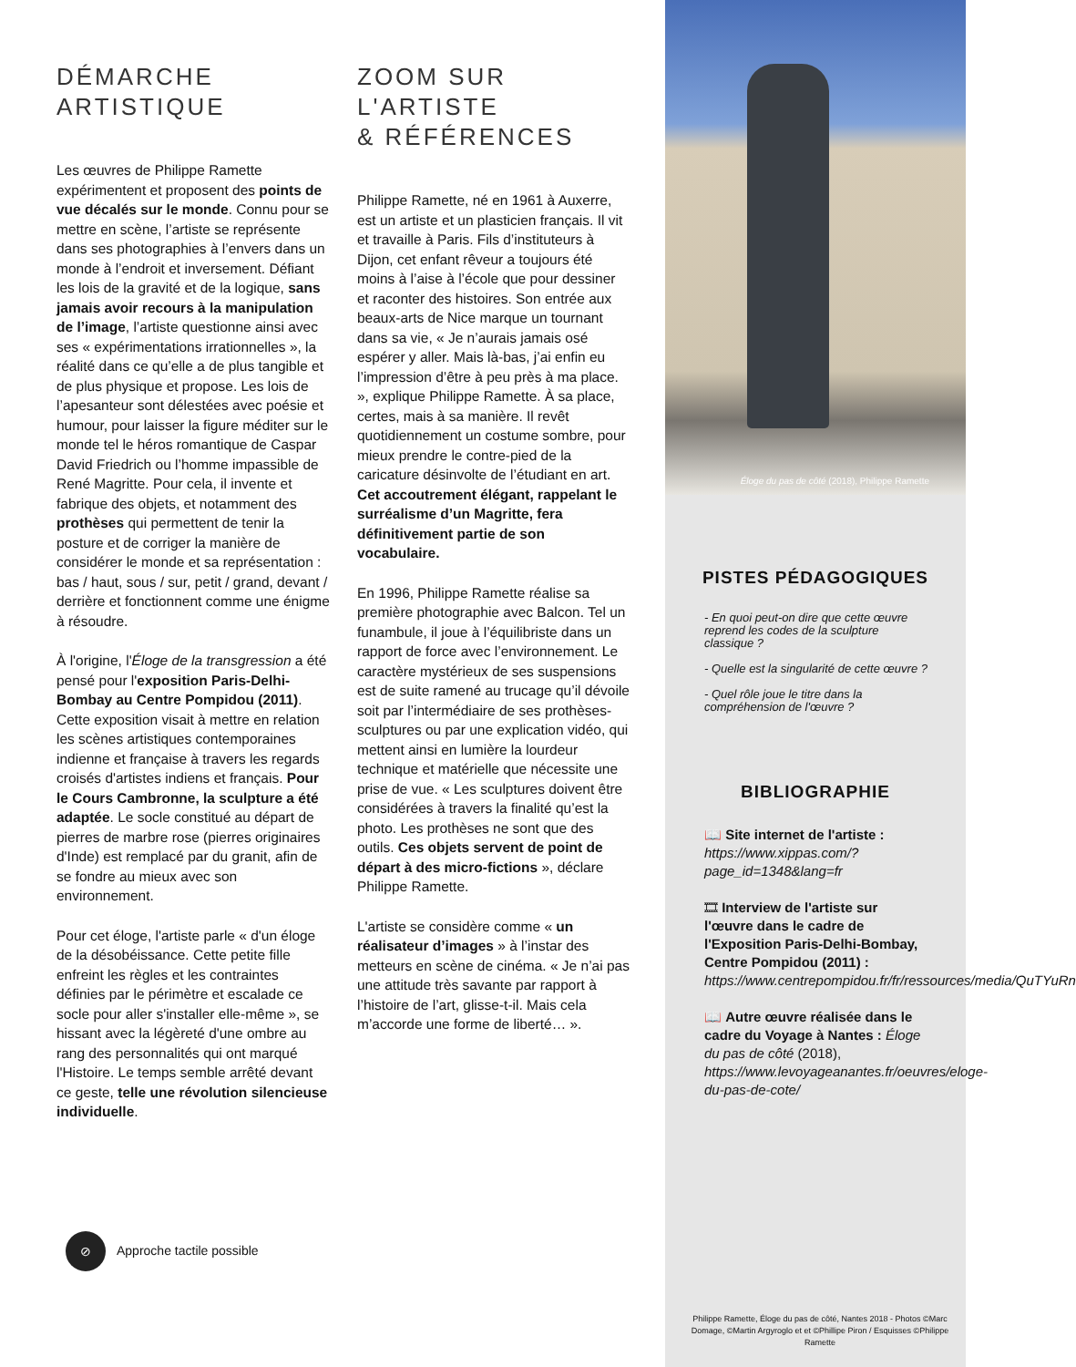DÉMARCHE
ARTISTIQUE
Les œuvres de Philippe Ramette expérimentent et proposent des points de vue décalés sur le monde. Connu pour se mettre en scène, l’artiste se représente dans ses photographies à l’envers dans un monde à l’endroit et inversement. Défiant les lois de la gravité et de la logique, sans jamais avoir recours à la manipulation de l’image, l’artiste questionne ainsi avec ses « expérimentations irrationnelles », la réalité dans ce qu’elle a de plus tangible et de plus physique et propose. Les lois de l’apesanteur sont délestées avec poésie et humour, pour laisser la figure méditer sur le monde tel le héros romantique de Caspar David Friedrich ou l’homme impassible de René Magritte. Pour cela, il invente et fabrique des objets, et notamment des prothèses qui permettent de tenir la posture et de corriger la manière de considérer le monde et sa représentation : bas / haut, sous / sur, petit / grand, devant / derrière et fonctionnent comme une énigme à résoudre.
À l'origine, l'Éloge de la transgression a été pensé pour l'exposition Paris-Delhi-Bombay au Centre Pompidou (2011). Cette exposition visait à mettre en relation les scènes artistiques contemporaines indienne et française à travers les regards croisés d'artistes indiens et français. Pour le Cours Cambronne, la sculpture a été adaptée. Le socle constitué au départ de pierres de marbre rose (pierres originaires d'Inde) est remplacé par du granit, afin de se fondre au mieux avec son environnement.
Pour cet éloge, l'artiste parle « d'un éloge de la désobéissance. Cette petite fille enfreint les règles et les contraintes définies par le périmètre et escalade ce socle pour aller s'installer elle-même », se hissant avec la légèreté d'une ombre au rang des personnalités qui ont marqué l'Histoire. Le temps semble arrêté devant ce geste, telle une révolution silencieuse individuelle.
⊘
Approche tactile possible
ZOOM SUR
L'ARTISTE
& RÉFÉRENCES
Philippe Ramette, né en 1961 à Auxerre, est un artiste et un plasticien français. Il vit et travaille à Paris. Fils d’instituteurs à Dijon, cet enfant rêveur a toujours été moins à l’aise à l’école que pour dessiner et raconter des histoires. Son entrée aux beaux-arts de Nice marque un tournant dans sa vie, « Je n’aurais jamais osé espérer y aller. Mais là-bas, j’ai enfin eu l’impression d’être à peu près à ma place. », explique Philippe Ramette. À sa place, certes, mais à sa manière. Il revêt quotidiennement un costume sombre, pour mieux prendre le contre-pied de la caricature désinvolte de l’étudiant en art. Cet accoutrement élégant, rappelant le surréalisme d’un Magritte, fera définitivement partie de son vocabulaire.
En 1996, Philippe Ramette réalise sa première photographie avec Balcon. Tel un funambule, il joue à l’équilibriste dans un rapport de force avec l’environnement. Le caractère mystérieux de ses suspensions est de suite ramené au trucage qu’il dévoile soit par l’intermédiaire de ses prothèses-sculptures ou par une explication vidéo, qui mettent ainsi en lumière la lourdeur technique et matérielle que nécessite une prise de vue. « Les sculptures doivent être considérées à travers la finalité qu’est la photo. Les prothèses ne sont que des outils. Ces objets servent de point de départ à des micro-fictions », déclare Philippe Ramette.
L'artiste se considère comme « un réalisateur d’images » à l’instar des metteurs en scène de cinéma. « Je n’ai pas une attitude très savante par rapport à l’histoire de l’art, glisse-t-il. Mais cela m’accorde une forme de liberté… ».
Éloge du pas de côté (2018), Philippe Ramette
PISTES PÉDAGOGIQUES
- En quoi peut-on dire que cette œuvre reprend les codes de la sculpture classique ?
- Quelle est la singularité de cette œuvre ?
- Quel rôle joue le titre dans la compréhension de l'œuvre ?
BIBLIOGRAPHIE
📖 Site internet de l'artiste : https://www.xippas.com/?page_id=1348&lang=fr
🎞 Interview de l'artiste sur l'œuvre dans le cadre de l'Exposition Paris-Delhi-Bombay, Centre Pompidou (2011) : https://www.centrepompidou.fr/fr/ressources/media/QuTYuRn
📖 Autre œuvre réalisée dans le cadre du Voyage à Nantes : Éloge du pas de côté (2018), https://www.levoyageanantes.fr/oeuvres/eloge-du-pas-de-cote/
Philippe Ramette, Éloge du pas de côté, Nantes 2018 - Photos ©Marc Domage, ©Martin Argyroglo et et ©Phillipe Piron / Esquisses ©Philippe Ramette